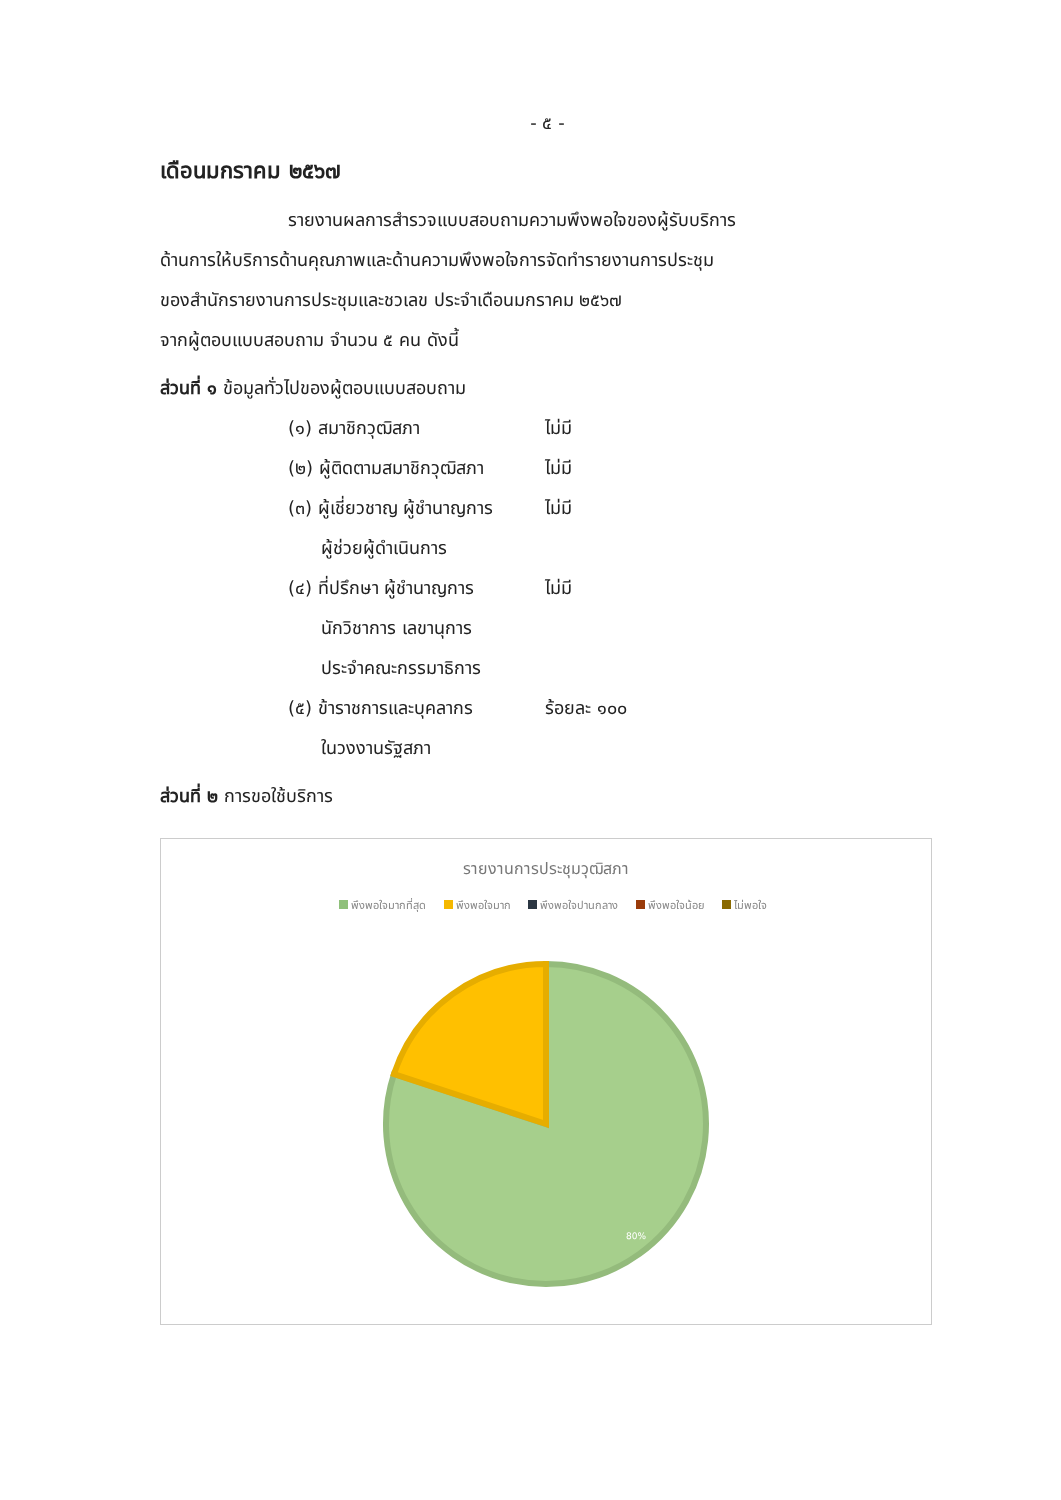- ๕ -
เดือนมกราคม ๒๕๖๗
รายงานผลการสำรวจแบบสอบถามความพึงพอใจของผู้รับบริการ
ด้านการให้บริการด้านคุณภาพและด้านความพึงพอใจการจัดทำรายงานการประชุม
ของสำนักรายงานการประชุมและชวเลข ประจำเดือนมกราคม ๒๕๖๗
จากผู้ตอบแบบสอบถาม จำนวน ๕ คน ดังนี้
ส่วนที่ ๑ ข้อมูลทั่วไปของผู้ตอบแบบสอบถาม
(๑) สมาชิกวุฒิสภา ไม่มี
(๒) ผู้ติดตามสมาชิกวุฒิสภา
ไม่มี
(๓) ผู้เชี่ยวชาญ ผู้ชำนาญการ
ผู้ช่วยผู้ดำเนินการ
ไม่มี
(๔) ที่ปรึกษา ผู้ชำนาญการ
นักวิชาการ เลขานุการ
ประจำคณะกรรมาธิการ
ไม่มี
(๕) ข้าราชการและบุคลากร
ในวงงานรัฐสภา
ร้อยละ ๑๐๐
ส่วนที่ ๒ การขอใช้บริการ
รายงานการประชุมวุฒิสภา
พึงพอใจมากที่สุด พึงพอใจมาก พึงพอใจปานกลาง พึงพอใจน้อย ไม่พอใจ
80%